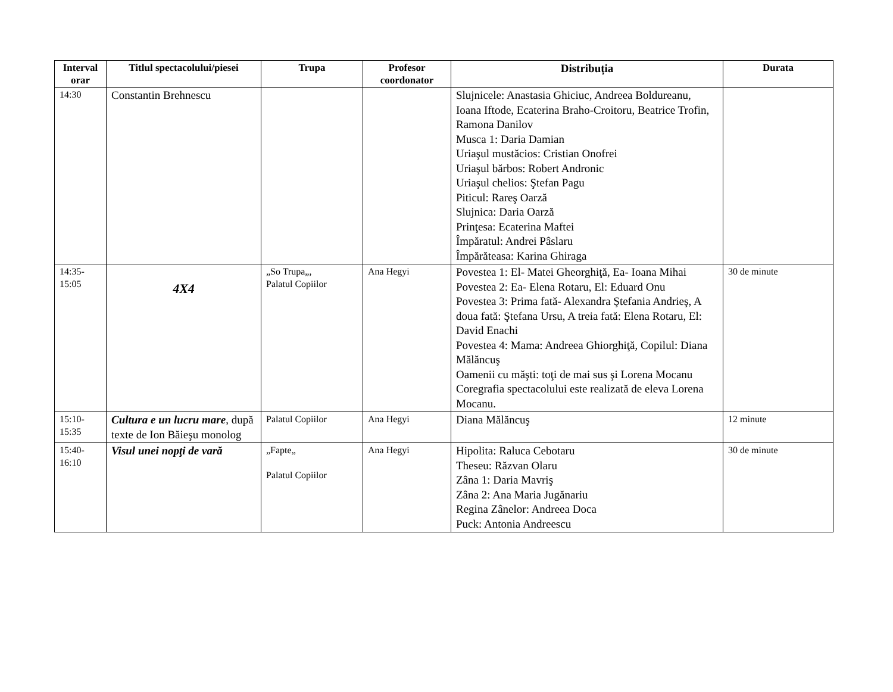| Interval orar | Titlul spectacolului/piesei | Trupa | Profesor coordonator | Distribuția | Durata |
| --- | --- | --- | --- | --- | --- |
| 14:30 | Constantin Brehnescu | | | Slujnicele: Anastasia Ghiciuc, Andreea Boldureanu, Ioana Iftode, Ecaterina Braho-Croitoru, Beatrice Trofin, Ramona Danilov Musca 1: Daria Damian Uriaşul mustăcios: Cristian Onofrei Uriaşul bărbos: Robert Andronic Uriaşul chelios: Ştefan Pagu Piticul: Rareş Oarză Slujnica: Daria Oarză Prinţesa: Ecaterina Maftei Împăratul: Andrei Pâslaru Împărăteasa: Karina Ghiraga | |
| 14:35- 15:05 | 4X4 | „So Trupa„, Palatul Copiilor | Ana Hegyi | Povestea 1: El- Matei Gheorghiţă, Ea- Ioana Mihai Povestea 2: Ea- Elena Rotaru, El: Eduard Onu Povestea 3: Prima fată- Alexandra Ştefania Andrieş, A doua fată: Ştefana Ursu, A treia fată: Elena Rotaru, El: David Enachi Povestea 4: Mama: Andreea Ghiorghiţă, Copilul: Diana Mălăncuş Oamenii cu măşti: toţi de mai sus şi Lorena Mocanu Coregrafia spectacolului este realizată de eleva Lorena Mocanu. | 30 de minute |
| 15:10- 15:35 | Cultura e un lucru mare , după texte de Ion Băieşu monolog | Palatul Copiilor | Ana Hegyi | Diana Mălăncuş | 12 minute |
| 15:40- 16:10 | Visul unei nopţi de vară | „Fapte„ Palatul Copiilor | Ana Hegyi | Hipolita: Raluca Cebotaru Theseu: Răzvan Olaru Zâna 1: Daria Mavriş Zâna 2: Ana Maria Jugănariu Regina Zânelor: Andreea Doca Puck: Antonia Andreescu | 30 de minute |